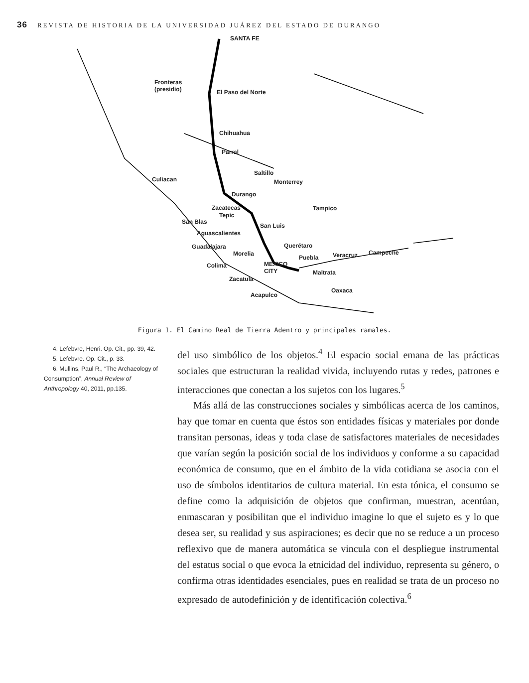36 REVISTA DE HISTORIA DE LA UNIVERSIDAD JUÁREZ DEL ESTADO DE DURANGO
SANTA FE
Fronteras
(presidio) El Paso del Norte
Chihuahua
Parral
Saltillo
Culiacan Monterrey
Durango
Tampico Zacatecas
Tepic
San Blas
San Luis
Aguascalientes
Querétaro Guadalajara
Morelia Campeche
Puebla Veracruz
MEXICO
CITY
Colima
Maltrata
Zacatula
Oaxaca
Acapulco
Figura 1. El Camino Real de Tierra Adentro y principales ramales.
4. Lefebvre, Henri. Op. Cit., pp. 39, 42.
5. Lefebvre. Op. Cit., p. 33.
6. Mullins, Paul R., “The Archaeology of Consumption”, Annual Review of Anthropology 40, 2011, pp.135.
del uso simbólico de los objetos.<sup>4</sup> El espacio social emana de las prácticas sociales que estructuran la realidad vivida, incluyendo rutas y redes, patrones e interacciones que conectan a los sujetos con los lugares.<sup>5</sup>
Más allá de las construcciones sociales y simbólicas acerca de los caminos, hay que tomar en cuenta que éstos son entidades físicas y materiales por donde transitan personas, ideas y toda clase de satisfactores materiales de necesidades que varían según la posición social de los individuos y conforme a su capacidad económica de consumo, que en el ámbito de la vida cotidiana se asocia con el uso de símbolos identitarios de cultura material. En esta tónica, el consumo se define como la adquisición de objetos que confirman, muestran, acentúan, enmascaran y posibilitan que el individuo imagine lo que el sujeto es y lo que desea ser, su realidad y sus aspiraciones; es decir que no se reduce a un proceso reflexivo que de manera automática se vincula con el despliegue instrumental del estatus social o que evoca la etnicidad del individuo, representa su género, o confirma otras identidades esenciales, pues en realidad se trata de un proceso no expresado de autodefinición y de identificación colectiva.<sup>6</sup>